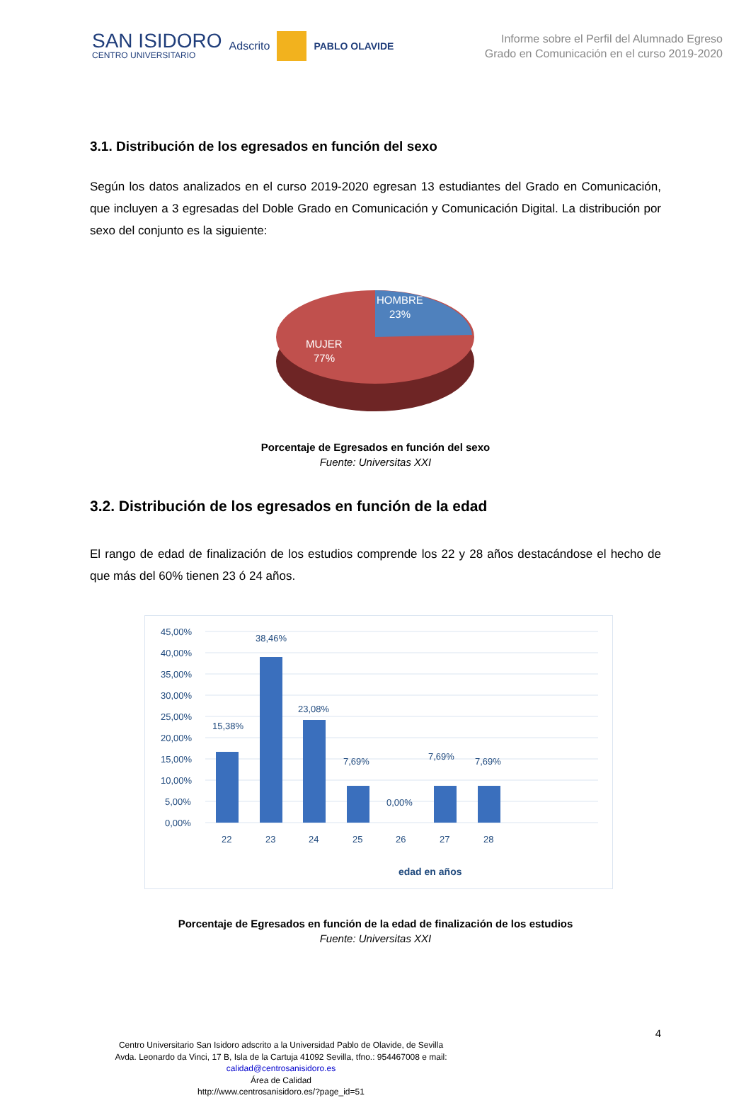SAN ISIDORO
CENTRO UNIVERSITARIO
Adscrito PABLO OLAVIDE
Informe sobre el Perfil del Alumnado Egreso
Grado en Comunicación en el curso 2019-2020
3.1. Distribución de los egresados en función del sexo
Según los datos analizados en el curso 2019-2020 egresan 13 estudiantes del Grado en Comunicación, que incluyen a 3 egresadas del Doble Grado en Comunicación y Comunicación Digital. La distribución por sexo del conjunto es la siguiente:
HOMBRE
23%
MUJER
77%
Porcentaje de Egresados en función del sexo
Fuente: Universitas XXI
3.2. Distribución de los egresados en función de la edad
El rango de edad de finalización de los estudios comprende los 22 y 28 años destacándose el hecho de que más del 60% tienen 23 ó 24 años.
45,00%
40,00%
35,00%
30,00%
25,00%
20,00%
15,00%
10,00%
5,00%
0,00%
15,38%
38,46%
23,08%
7,69%
0,00%
7,69%
7,69%
22
23
24
25
26
27
28
edad en años
Porcentaje de Egresados en función de la edad de finalización de los estudios
Fuente: Universitas XXI
4
Centro Universitario San Isidoro adscrito a la Universidad Pablo de Olavide, de Sevilla
Avda. Leonardo da Vinci, 17 B, Isla de la Cartuja 41092 Sevilla, tfno.: 954467008 e mail:
calidad@centrosanisidoro.es
Área de Calidad
http://www.centrosanisidoro.es/?page_id=51